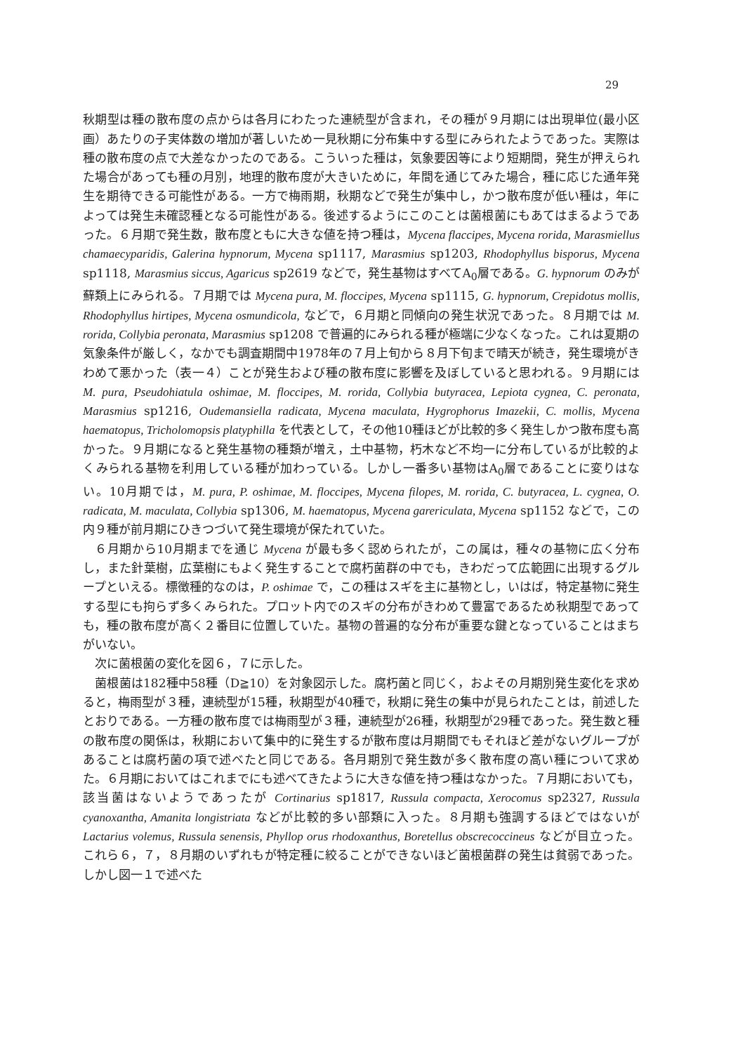29
秋期型は種の散布度の点からは各月にわたった連続型が含まれ，その種が９月期には出現単位(最小区画）あたりの子実体数の増加が著しいため一見秋期に分布集中する型にみられたようであった。実際は種の散布度の点で大差なかったのである。こういった種は，気象要因等により短期間，発生が押えられた場合があっても種の月別，地理的散布度が大きいために，年間を通じてみた場合，種に応じた通年発生を期待できる可能性がある。一方で梅雨期，秋期などで発生が集中し，かつ散布度が低い種は，年によっては発生未確認種となる可能性がある。後述するようにこのことは菌根菌にもあてはまるようであった。６月期で発生数，散布度ともに大きな値を持つ種は，Mycena flaccipes, Mycena rorida, Marasmiellus chamaecyparidis, Galerina hypnorum, Mycena sp1117, Marasmius sp1203, Rhodophyllus bisporus, Mycena sp1118, Marasmius siccus, Agaricus sp2619 などで，発生基物はすべてA<sub>0</sub>層である。G. hypnorum のみが蘚類上にみられる。７月期では Mycena pura, M. floccipes, Mycena sp1115, G. hypnorum, Crepidotus mollis, Rhodophyllus hirtipes, Mycena osmundicola, などで，６月期と同傾向の発生状況であった。８月期では M. rorida, Collybia peronata, Marasmius sp1208 で普遍的にみられる種が極端に少なくなった。これは夏期の気象条件が厳しく，なかでも調査期間中1978年の７月上旬から８月下旬まで晴天が続き，発生環境がきわめて悪かった（表一４）ことが発生および種の散布度に影響を及ぼしていると思われる。９月期には M. pura, Pseudohiatula oshimae, M. floccipes, M. rorida, Collybia butyracea, Lepiota cygnea, C. peronata, Marasmius sp1216, Oudemansiella radicata, Mycena maculata, Hygrophorus Imazekii, C. mollis, Mycena haematopus, Tricholomopsis platyphilla を代表として，その他10種ほどが比較的多く発生しかつ散布度も高かった。９月期になると発生基物の種類が増え，土中基物，朽木など不均一に分布しているが比較的よくみられる基物を利用している種が加わっている。しかし一番多い基物はA<sub>0</sub>層であることに変りはない。10月期では，M. pura, P. oshimae, M. floccipes, Mycena filopes, M. rorida, C. butyracea, L. cygnea, O. radicata, M. maculata, Collybia sp1306, M. haematopus, Mycena garericulata, Mycena sp1152 などで，この内９種が前月期にひきつづいて発生環境が保たれていた。
６月期から10月期までを通じ Mycena が最も多く認められたが，この属は，種々の基物に広く分布し，また針葉樹，広葉樹にもよく発生することで腐朽菌群の中でも，きわだって広範囲に出現するグループといえる。標徴種的なのは，P. oshimae で，この種はスギを主に基物とし，いはば，特定基物に発生する型にも拘らず多くみられた。プロット内でのスギの分布がきわめて豊富であるため秋期型であっても，種の散布度が高く２番目に位置していた。基物の普遍的な分布が重要な鍵となっていることはまちがいない。
次に菌根菌の変化を図６，７に示した。
菌根菌は182種中58種（D≧10）を対象図示した。腐朽菌と同じく，およその月期別発生変化を求めると，梅雨型が３種，連続型が15種，秋期型が40種で，秋期に発生の集中が見られたことは，前述したとおりである。一方種の散布度では梅雨型が３種，連続型が26種，秋期型が29種であった。発生数と種の散布度の関係は，秋期において集中的に発生するが散布度は月期間でもそれほど差がないグループがあることは腐朽菌の項で述べたと同じである。各月期別で発生数が多く散布度の高い種について求めた。６月期においてはこれまでにも述べてきたように大きな値を持つ種はなかった。７月期においても，該当菌はないようであったが Cortinarius sp1817, Russula compacta, Xerocomus sp2327, Russula cyanoxantha, Amanita longistriata などが比較的多い部類に入った。８月期も強調するほどではないが Lactarius volemus, Russula senensis, Phyllop orus rhodoxanthus, Boretellus obscrecoccineus などが目立った。これら６，７，８月期のいずれもが特定種に絞ることができないほど菌根菌群の発生は貧弱であった。しかし図一１で述べた